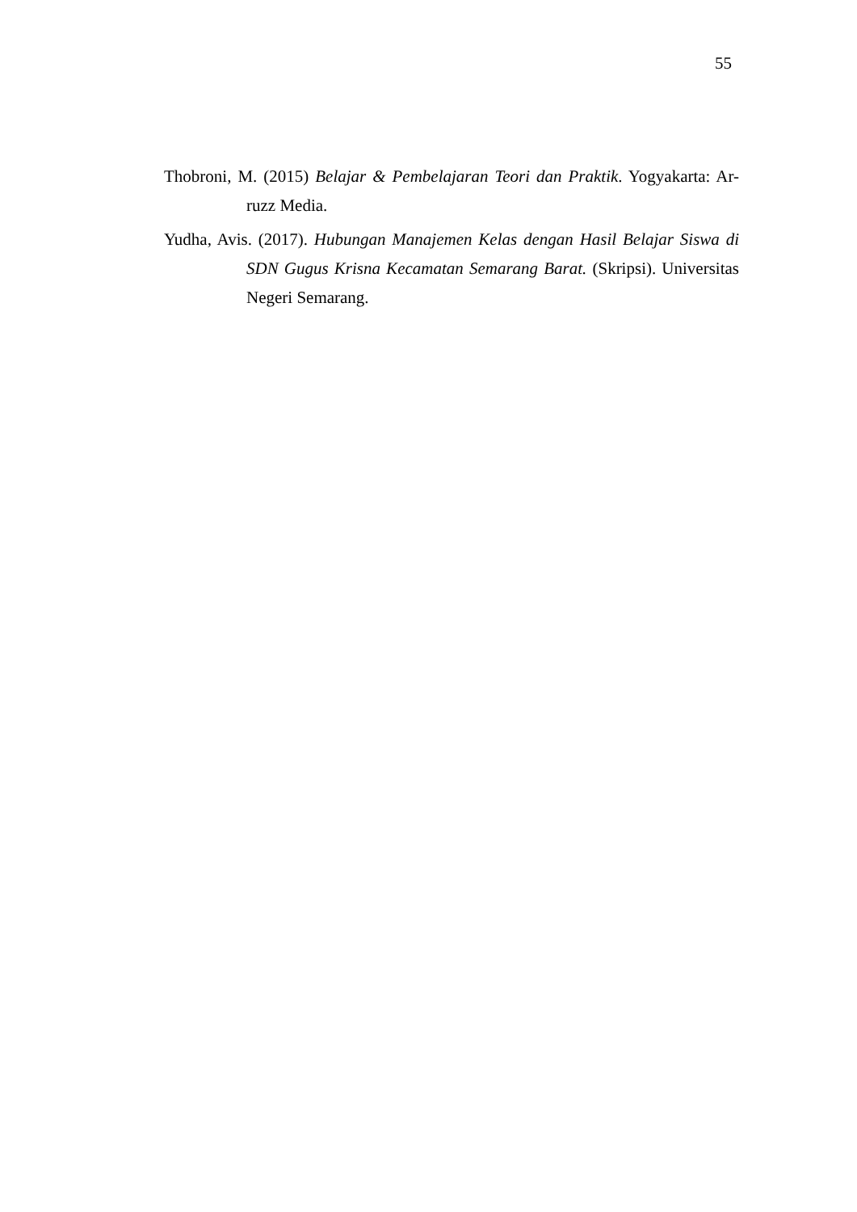55
Thobroni, M. (2015) Belajar & Pembelajaran Teori dan Praktik. Yogyakarta: Ar-ruzz Media.
Yudha, Avis. (2017). Hubungan Manajemen Kelas dengan Hasil Belajar Siswa di SDN Gugus Krisna Kecamatan Semarang Barat. (Skripsi). Universitas Negeri Semarang.